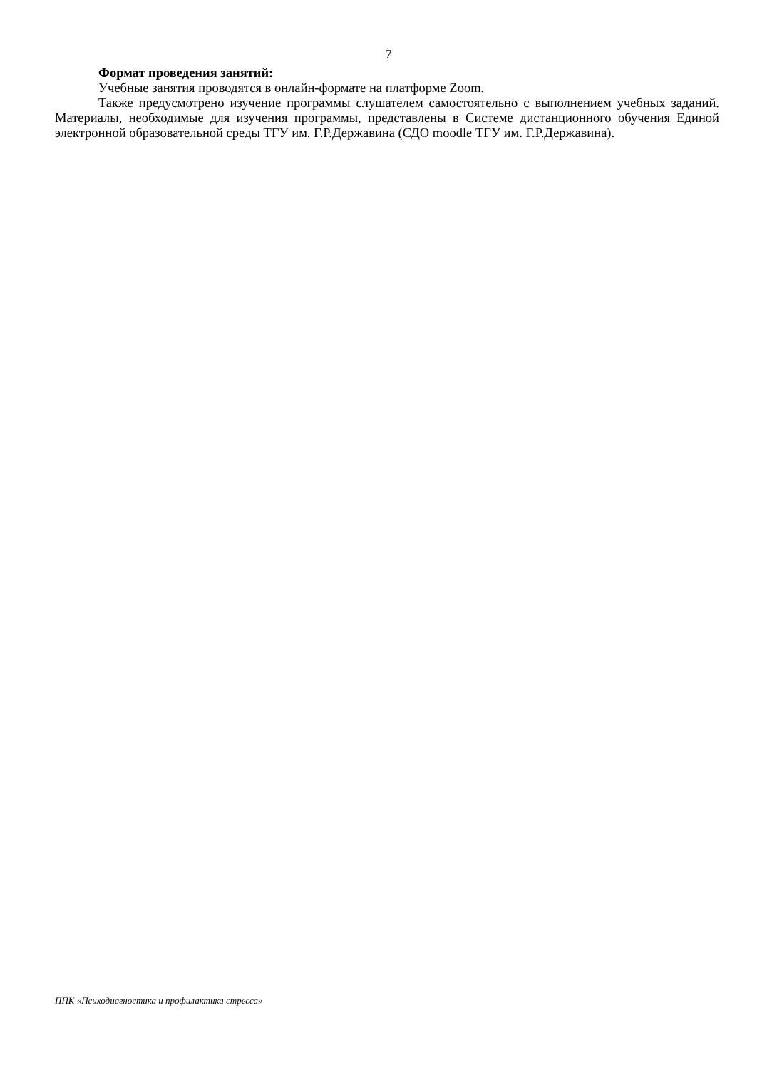7
Формат проведения занятий:
Учебные занятия проводятся в онлайн-формате на платформе Zoom.
Также предусмотрено изучение программы слушателем самостоятельно с выполнением учебных заданий. Материалы, необходимые для изучения программы, представлены в Системе дистанционного обучения Единой электронной образовательной среды ТГУ им. Г.Р.Державина (СДО moodle ТГУ им. Г.Р.Державина).
ППК «Психодиагностика и профилактика стресса»